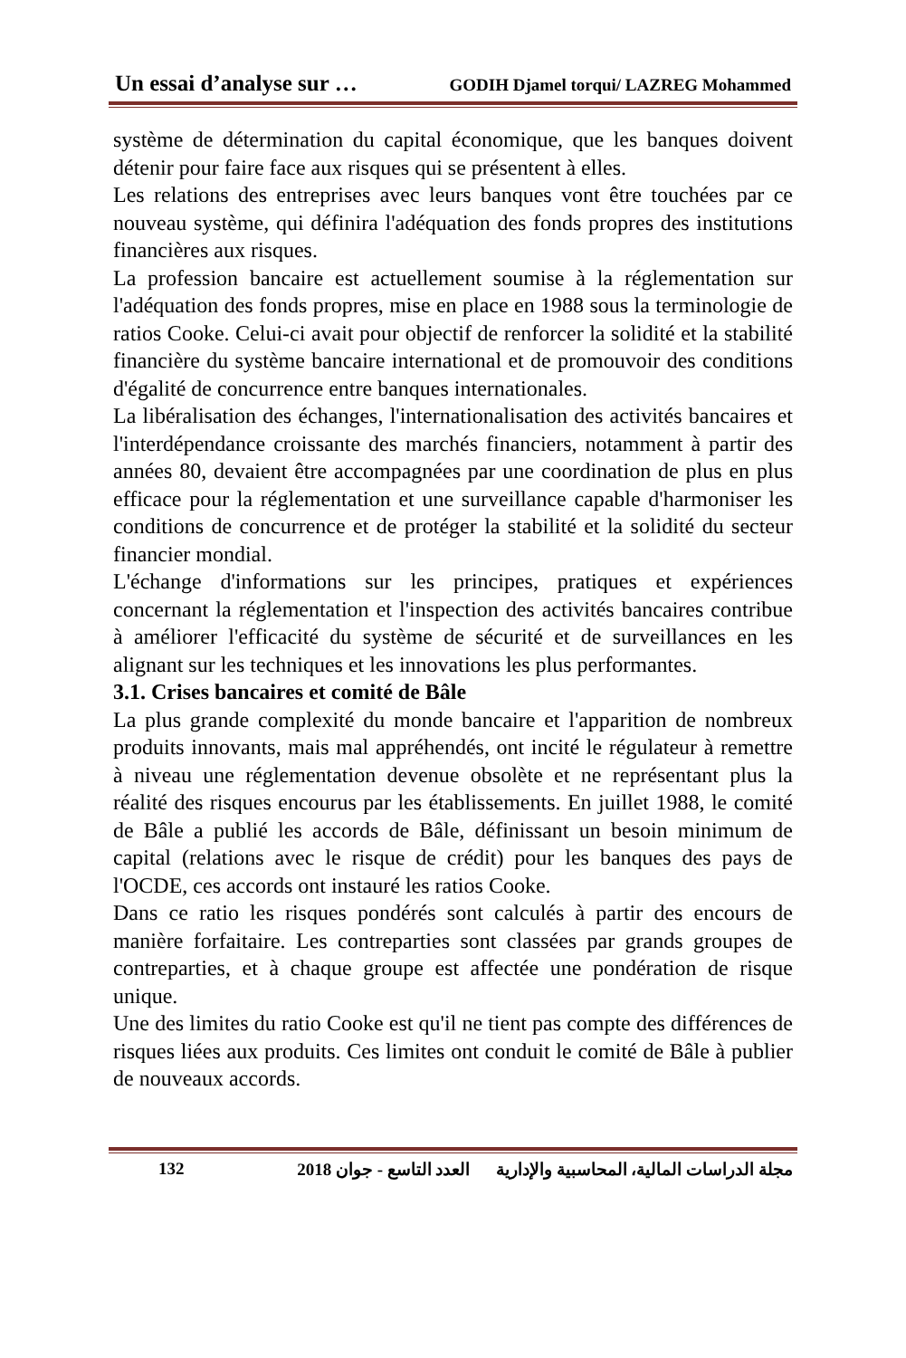Un essai d’analyse sur … GODIH Djamel torqui/ LAZREG Mohammed
système de détermination du capital économique, que les banques doivent détenir pour faire face aux risques qui se présentent à elles.
Les relations des entreprises avec leurs banques vont être touchées par ce nouveau système, qui définira l'adéquation des fonds propres des institutions financières aux risques.
La profession bancaire est actuellement soumise à la réglementation sur l'adéquation des fonds propres, mise en place en 1988 sous la terminologie de ratios Cooke. Celui-ci avait pour objectif de renforcer la solidité et la stabilité financière du système bancaire international et de promouvoir des conditions d'égalité de concurrence entre banques internationales.
La libéralisation des échanges, l'internationalisation des activités bancaires et l'interdépendance croissante des marchés financiers, notamment à partir des années 80, devaient être accompagnées par une coordination de plus en plus efficace pour la réglementation et une surveillance capable d'harmoniser les conditions de concurrence et de protéger la stabilité et la solidité du secteur financier mondial.
L'échange d'informations sur les principes, pratiques et expériences concernant la réglementation et l'inspection des activités bancaires contribue à améliorer l'efficacité du système de sécurité et de surveillances en les alignant sur les techniques et les innovations les plus performantes.
3.1. Crises bancaires et comité de Bâle
La plus grande complexité du monde bancaire et l'apparition de nombreux produits innovants, mais mal appréhendés, ont incité le régulateur à remettre à niveau une réglementation devenue obsolète et ne représentant plus la réalité des risques encourus par les établissements. En juillet 1988, le comité de Bâle a publié les accords de Bâle, définissant un besoin minimum de capital (relations avec le risque de crédit) pour les banques des pays de l'OCDE, ces accords ont instauré les ratios Cooke.
Dans ce ratio les risques pondérés sont calculés à partir des encours de manière forfaitaire. Les contreparties sont classées par grands groupes de contreparties, et à chaque groupe est affectée une pondération de risque unique.
Une des limites du ratio Cooke est qu'il ne tient pas compte des différences de risques liées aux produits. Ces limites ont conduit le comité de Bâle à publier de nouveaux accords.
132 مجلة الدراسات المالية، المحاسبية والإدارية العدد التاسع - جوان 2018